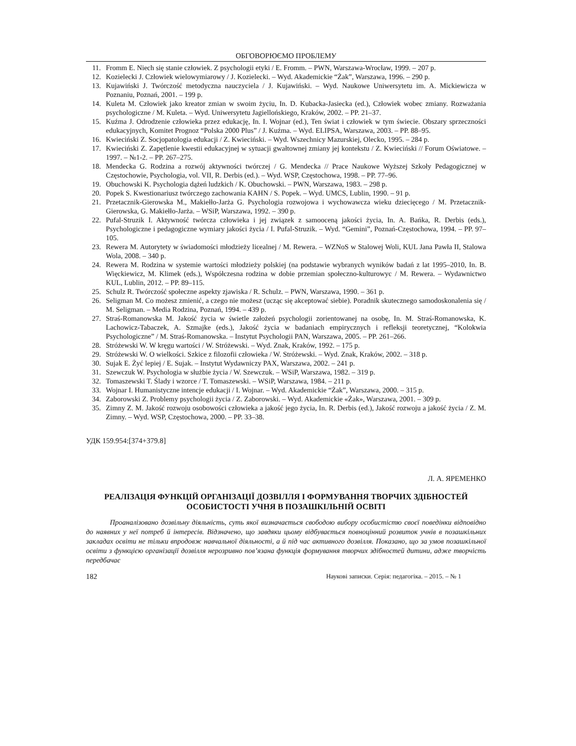ОБГОВОРЮЄМО ПРОБЛЕМУ
11. Fromm E. Niech się stanie człowiek. Z psychologii etyki / E. Fromm. – PWN, Warszawa-Wrocław, 1999. – 207 p.
12. Kozielecki J. Człowiek wielowymiarowy / J. Kozielecki. – Wyd. Akademickie “Żak”, Warszawa, 1996. – 290 p.
13. Kujawiński J. Twórczość metodyczna nauczyciela / J. Kujawiński. – Wyd. Naukowe Uniwersytetu im. A. Mickiewicza w Poznaniu, Poznań, 2001. – 199 p.
14. Kuleta M. Człowiek jako kreator zmian w swoim życiu, In. D. Kubacka-Jasiecka (ed.), Człowiek wobec zmiany. Rozważania psychologiczne / M. Kuleta. – Wyd. Uniwersytetu Jagiellońskiego, Kraków, 2002. – PP. 21–37.
15. Kuźma J. Odrodzenie człowieka przez edukację, In. I. Wojnar (ed.), Ten świat i człowiek w tym świecie. Obszary sprzeczności edukacyjnych, Komitet Prognoz “Polska 2000 Plus” / J. Kuźma. – Wyd. ELIPSA, Warszawa, 2003. – PP. 88–95.
16. Kwieciński Z. Socjopatologia edukacji / Z. Kwieciński. – Wyd. Wszechnicy Mazurskiej, Olecko, 1995. – 284 p.
17. Kwieciński Z. Zapętlenie kwestii edukacyjnej w sytuacji gwałtownej zmiany jej kontekstu / Z. Kwieciński // Forum Oświatowe. – 1997. – №1-2. – PP. 267–275.
18. Mendecka G. Rodzina a rozwój aktywności twórczej / G. Mendecka // Prace Naukowe Wyższej Szkoły Pedagogicznej w Częstochowie, Psychologia, vol. VII, R. Derbis (ed.). – Wyd. WSP, Częstochowa, 1998. – PP. 77–96.
19. Obuchowski K. Psychologia dążeń ludzkich / K. Obuchowski. – PWN, Warszawa, 1983. – 298 p.
20. Popek S. Kwestionariusz twórczego zachowania KAHN / S. Popek. – Wyd. UMCS, Lublin, 1990. – 91 p.
21. Przetacznik-Gierowska M., Makiełło-Jarża G. Psychologia rozwojowa i wychowawcza wieku dziecięcego / M. Przetacznik-Gierowska, G. Makiełło-Jarża. – WSiP, Warszawa, 1992. – 390 p.
22. Pufal-Struzik I. Aktywność twórcza człowieka i jej związek z samooceną jakości życia, In. A. Bańka, R. Derbis (eds.), Psychologiczne i pedagogiczne wymiary jakości życia / I. Pufal-Struzik. – Wyd. “Gemini”, Poznań-Częstochowa, 1994. – PP. 97–105.
23. Rewera M. Autorytety w świadomości młodzieży licealnej / M. Rewera. – WZNoS w Stalowej Woli, KUL Jana Pawła II, Stalowa Wola, 2008. – 340 p.
24. Rewera M. Rodzina w systemie wartości młodzieży polskiej (na podstawie wybranych wyników badań z lat 1995–2010, In. B. Więckiewicz, M. Klimek (eds.), Współczesna rodzina w dobie przemian społeczno-kulturowyc / M. Rewera. – Wydawnictwo KUL, Lublin, 2012. – PP. 89–115.
25. Schulz R. Twórczość społeczne aspekty zjawiska / R. Schulz. – PWN, Warszawa, 1990. – 361 p.
26. Seligman M. Co możesz zmienić, a czego nie możesz (ucząc się akceptować siebie). Poradnik skutecznego samodoskonalenia się / M. Seligman. – Media Rodzina, Poznań, 1994. – 439 p.
27. Straś-Romanowska M. Jakość życia w świetle założeń psychologii zorientowanej na osobę, In. M. Straś-Romanowska, K. Lachowicz-Tabaczek, A. Szmajke (eds.), Jakość życia w badaniach empirycznych i refleksji teoretycznej, “Kolokwia Psychologiczne” / M. Straś-Romanowska. – Instytut Psychologii PAN, Warszawa, 2005. – PP. 261–266.
28. Stróżewski W. W kręgu wartości / W. Stróżewski. – Wyd. Znak, Kraków, 1992. – 175 p.
29. Stróżewski W. O wielkości. Szkice z filozofii człowieka / W. Stróżewski. – Wyd. Znak, Kraków, 2002. – 318 p.
30. Sujak E. Żyć lepiej / E. Sujak. – Instytut Wydawniczy PAX, Warszawa, 2002. – 241 p.
31. Szewczuk W. Psychologia w służbie życia / W. Szewczuk. – WSiP, Warszawa, 1982. – 319 p.
32. Tomaszewski T. Ślady i wzorce / T. Tomaszewski. – WSiP, Warszawa, 1984. – 211 p.
33. Wojnar I. Humanistyczne intencje edukacji / I. Wojnar. – Wyd. Akademickie “Żak”, Warszawa, 2000. – 315 p.
34. Zaborowski Z. Problemy psychologii życia / Z. Zaborowski. – Wyd. Akademickie «Żak», Warszawa, 2001. – 309 p.
35. Zimny Z. M. Jakość rozwoju osobowości człowieka a jakość jego życia, In. R. Derbis (ed.), Jakość rozwoju a jakość życia / Z. M. Zimny. – Wyd. WSP, Częstochowa, 2000. – PP. 33–38.
УДК 159.954:[374+379.8]
Л. А. ЯРЕМЕНКО
РЕАЛІЗАЦІЯ ФУНКЦІЙ ОРГАНІЗАЦІЇ ДОЗВІЛЛЯ І ФОРМУВАННЯ ТВОРЧИХ ЗДІБНОСТЕЙ ОСОБИСТОСТІ УЧНЯ В ПОЗАШКІЛЬНІЙ ОСВІТІ
Проаналізовано дозвільну діяльність, суть якої визначається свободою вибору особистістю своєї поведінки відповідно до наявних у неї потреб й інтересів. Відзначено, що завдяки цьому відбувається повноцінний розвиток учнів в позашкільних закладах освіти не тільки впродовж навчальної діяльності, а й під час активного дозвілля. Показано, що за умов позашкільної освіти з функцією організації дозвілля нерозривно пов’язана функція формування творчих здібностей дитини, адже творчість передбачає
182 Наукові записки. Серія: педагогіка. – 2015. – № 1